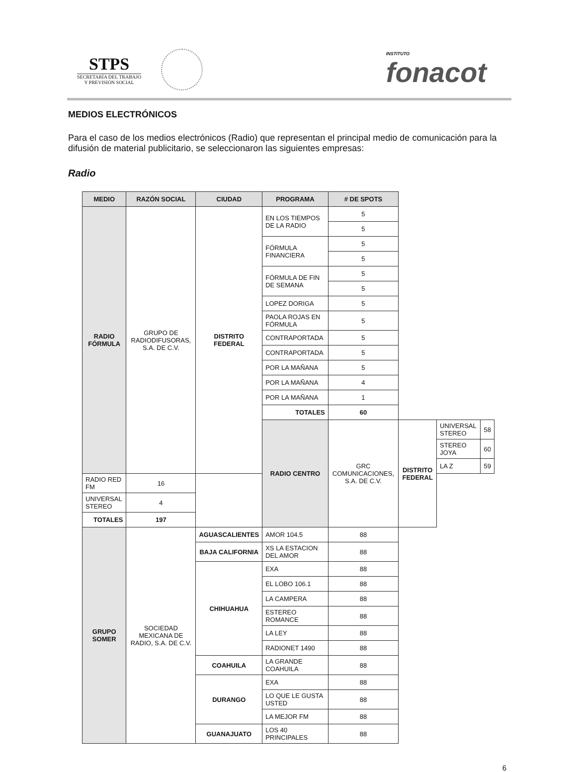STPS
SECRETARÍA DEL TRABAJO
Y PREVISIÓN SOCIAL
INSTITUTO
fonacot
MEDIOS ELECTRÓNICOS
Para el caso de los medios electrónicos (Radio) que representan el principal medio de comunicación para la difusión de material publicitario, se seleccionaron las siguientes empresas:
Radio
| MEDIO | RAZÓN SOCIAL | CIUDAD | PROGRAMA | # DE SPOTS | | | |
| --- | --- | --- | --- | --- | --- | --- | --- |
| RADIO FÓRMULA | GRUPO DE RADIODIFUSORAS, S.A. DE C.V. | DISTRITO FEDERAL | EN LOS TIEMPOS DE LA RADIO | 5 | | | |
| | | | | 5 | | | |
| | | | FÓRMULA FINANCIERA | 5 | | | |
| | | | | 5 | | | |
| | | | FÓRMULA DE FIN DE SEMANA | 5 | | | |
| | | | | 5 | | | |
| | | | LOPEZ DORIGA | 5 | | | |
| | | | PAOLA ROJAS EN FÓRMULA | 5 | | | |
| | | | CONTRAPORTADA | 5 | | | |
| | | | CONTRAPORTADA | 5 | | | |
| | | | POR LA MAÑANA | 5 | | | |
| | | | POR LA MAÑANA | 4 | | | |
| | | | POR LA MAÑANA | 1 | | | |
| | | | TOTALES | 60 | | | |
| | | | RADIO CENTRO | GRC COMUNICACIONES, S.A. DE C.V. | DISTRITO FEDERAL | UNIVERSAL STEREO | 58 |
| | | | | | | STEREO JOYA | 60 |
| | | | | | | LA Z | 59 |
| RADIO RED FM | 16 | | | | | | |
| UNIVERSAL STEREO | 4 | | | | | | |
| TOTALES | 197 | | | | | | |
| GRUPO SOMER | SOCIEDAD MEXICANA DE RADIO, S.A. DE C.V. | AGUASCALIENTES | AMOR 104.5 | 88 | | | |
| | | BAJA CALIFORNIA | XS LA ESTACION DEL AMOR | 88 | | | |
| | | CHIHUAHUA | EXA | 88 | | | |
| | | | EL LOBO 106.1 | 88 | | | |
| | | | LA CAMPERA | 88 | | | |
| | | | ESTEREO ROMANCE | 88 | | | |
| | | | LA LEY | 88 | | | |
| | | | RADIONET 1490 | 88 | | | |
| | | COAHUILA | LA GRANDE COAHUILA | 88 | | | |
| | | DURANGO | EXA | 88 | | | |
| | | | LO QUE LE GUSTA USTED | 88 | | | |
| | | | LA MEJOR FM | 88 | | | |
| | | GUANAJUATO | LOS 40 PRINCIPALES | 88 | | | |
6